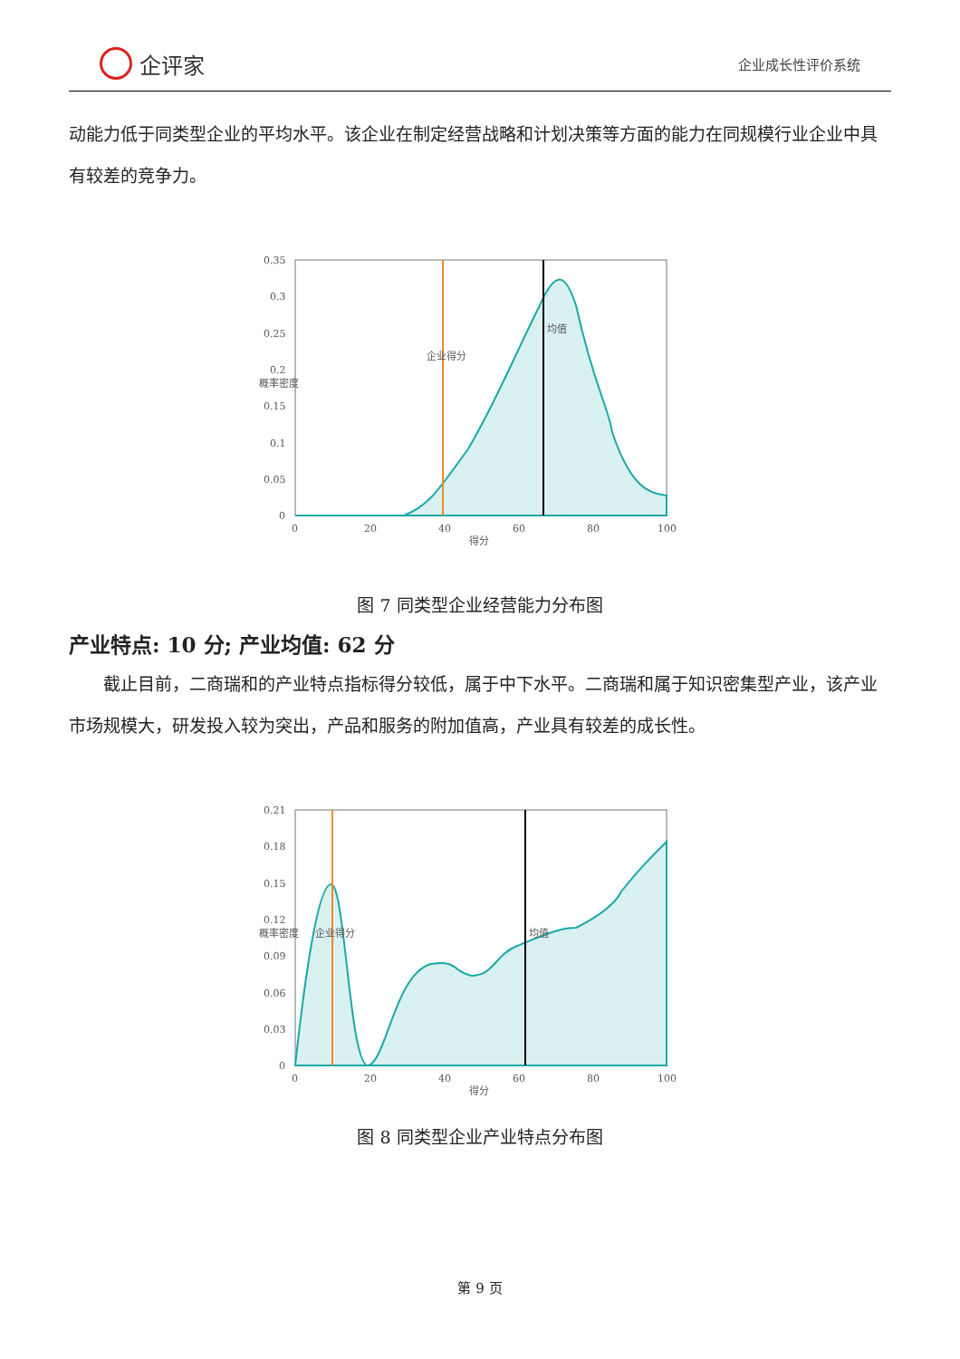企评家
企业成长性评价系统
动能力低于同类型企业的平均水平。该企业在制定经营战略和计划决策等方面的能力在同规模行业企业中具有较差的竞争力。
0.35
0.3
0.25
0.2
0.15
0.1
0.05
0
0
20
40
60
80
100
得分
概率密度
企业得分
均值
图 7 同类型企业经营能力分布图
产业特点: 10 分; 产业均值: 62 分
  截止目前，二商瑞和的产业特点指标得分较低，属于中下水平。二商瑞和属于知识密集型产业，该产业市场规模大，研发投入较为突出，产品和服务的附加值高，产业具有较差的成长性。
0.21
0.18
0.15
0.12
0.09
0.06
0.03
0
0
20
40
60
80
100
得分
概率密度
企业得分
均值
图 8 同类型企业产业特点分布图
第 9 页